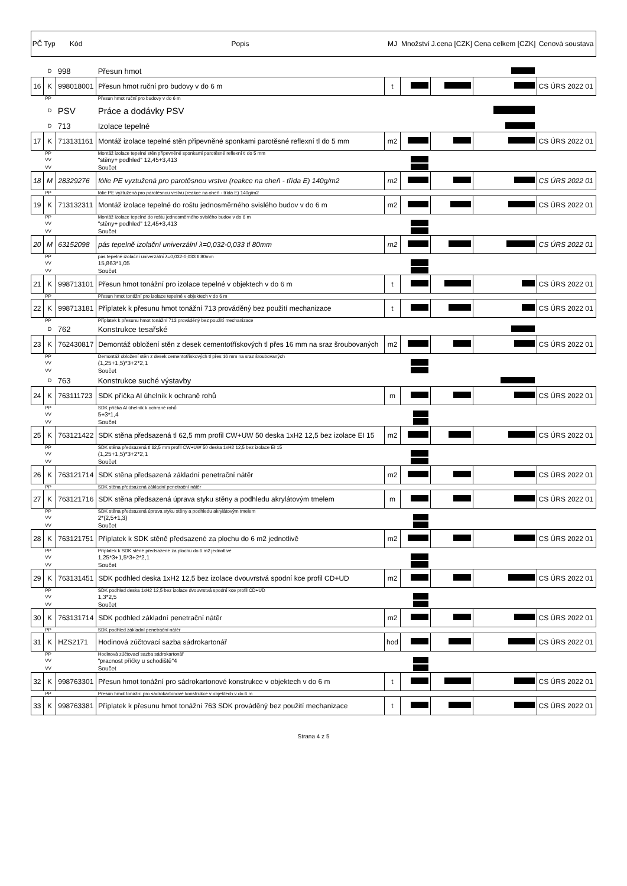| PČ | Typ | Kód | Popis | MJ | Množství | J.cena [CZK] | Cena celkem [CZK] | Cenová soustava |
| --- | --- | --- | --- | --- | --- | --- | --- | --- |
| | D | 998 | Přesun hmot | | | | | |
| 16 | K | 998018001 | Přesun hmot ruční pro budovy v do 6 m | t | | | | CS ÚRS 2022 01 |
| | PP | | Přesun hmot ruční pro budovy v do 6 m | | | | | |
| | D | PSV | Práce a dodávky PSV | | | | | |
| | D | 713 | Izolace tepelné | | | | | |
| 17 | K | 713131161 | Montáž izolace tepelné stěn připevněné sponkami parotěsné reflexní tl do 5 mm | m2 | | | | CS ÚRS 2022 01 |
| | PP | | Montáž izolace tepelné stěn připevněné sponkami parotěsné reflexní tl do 5 mm | | | | | |
| | VV | | "stěny+ podhled" 12,45+3,413 | | | | | |
| | VV | | Součet | | | | | |
| 18 | M | 28329276 | fólie PE vyztužená pro parotěsnou vrstvu (reakce na oheň - třída E) 140g/m2 | m2 | | | | CS ÚRS 2022 01 |
| | PP | | fólie PE vyztužená pro parotěsnou vrstvu (reakce na oheň - třída E) 140g/m2 | | | | | |
| 19 | K | 713132311 | Montáž izolace tepelné do roštu jednosměrného svislého budov v do 6 m | m2 | | | | CS ÚRS 2022 01 |
| | PP | | Montáž izolace tepelné do roštu jednosměrného svislého budov v do 6 m | | | | | |
| | VV | | "stěny+ podhled" 12,45+3,413 | | | | | |
| | VV | | Součet | | | | | |
| 20 | M | 63152098 | pás tepelně izolační univerzální λ=0,032-0,033 tl 80mm | m2 | | | | CS ÚRS 2022 01 |
| | PP | | pás tepelně izolační univerzální λ=0,032-0,033 tl 80mm | | | | | |
| | VV | | 15,863*1,05 | | | | | |
| | VV | | Součet | | | | | |
| 21 | K | 998713101 | Přesun hmot tonážní pro izolace tepelné v objektech v do 6 m | t | | | | CS ÚRS 2022 01 |
| | PP | | Přesun hmot tonážní pro izolace tepelné v objektech v do 6 m | | | | | |
| 22 | K | 998713181 | Příplatek k přesunu hmot tonážní 713 prováděný bez použití mechanizace | t | | | | CS ÚRS 2022 01 |
| | PP | | Příplatek k přesunu hmot tonážní 713 prováděný bez použití mechanizace | | | | | |
| | D | 762 | Konstrukce tesařské | | | | | |
| 23 | K | 762430817 | Demontáž obložení stěn z desek cementotřískových tl přes 16 mm na sraz šroubovaných | m2 | | | | CS ÚRS 2022 01 |
| | PP | | Demontáž obložení stěn z desek cementotřískových tl přes 16 mm na sraz šroubovaných | | | | | |
| | VV | | (1,25+1,5)*3+2*2,1 | | | | | |
| | VV | | Součet | | | | | |
| | D | 763 | Konstrukce suché výstavby | | | | | |
| 24 | K | 763111723 | SDK příčka Al úhelník k ochraně rohů | m | | | | CS ÚRS 2022 01 |
| | PP | | SDK příčka Al úhelník k ochraně rohů | | | | | |
| | VV | | 5+3*1,4 | | | | | |
| | VV | | Součet | | | | | |
| 25 | K | 763121422 | SDK stěna předsazená tl 62,5 mm profil CW+UW 50 deska 1xH2 12,5 bez izolace EI 15 | m2 | | | | CS ÚRS 2022 01 |
| | PP | | SDK stěna předsazená tl 62,5 mm profil CW+UW 50 deska 1xH2 12,5 bez izolace EI 15 | | | | | |
| | VV | | (1,25+1,5)*3+2*2,1 | | | | | |
| | VV | | Součet | | | | | |
| 26 | K | 763121714 | SDK stěna předsazená základní penetrační nátěr | m2 | | | | CS ÚRS 2022 01 |
| | PP | | SDK stěna předsazená základní penetrační nátěr | | | | | |
| 27 | K | 763121716 | SDK stěna předsazená úprava styku stěny a podhledu akrylátovým tmelem | m | | | | CS ÚRS 2022 01 |
| | PP | | SDK stěna předsazená úprava styku stěny a podhledu akrylátovým tmelem | | | | | |
| | VV | | 2*(2,5+1,3) | | | | | |
| | VV | | Součet | | | | | |
| 28 | K | 763121751 | Příplatek k SDK stěně předsazené za plochu do 6 m2 jednotlivě | m2 | | | | CS ÚRS 2022 01 |
| | PP | | Příplatek k SDK stěně předsazené za plochu do 6 m2 jednotlivě | | | | | |
| | VV | | 1,25*3+1,5*3+2*2,1 | | | | | |
| | VV | | Součet | | | | | |
| 29 | K | 763131451 | SDK podhled deska 1xH2 12,5 bez izolace dvouvrstvá spodní kce profil CD+UD | m2 | | | | CS ÚRS 2022 01 |
| | PP | | SDK podhled deska 1xH2 12,5 bez izolace dvouvrstvá spodní kce profil CD+UD | | | | | |
| | VV | | 1,3*2,5 | | | | | |
| | VV | | Součet | | | | | |
| 30 | K | 763131714 | SDK podhled základní penetrační nátěr | m2 | | | | CS ÚRS 2022 01 |
| | PP | | SDK podhled základní penetrační nátěr | | | | | |
| 31 | K | HZS2171 | Hodinová zúčtovací sazba sádrokartonář | hod | | | | CS ÚRS 2022 01 |
| | PP | | Hodinová zúčtovací sazba sádrokartonář | | | | | |
| | VV | | "pracnost příčky u schodiště"4 | | | | | |
| | VV | | Součet | | | | | |
| 32 | K | 998763301 | Přesun hmot tonážní pro sádrokartonové konstrukce v objektech v do 6 m | t | | | | CS ÚRS 2022 01 |
| | PP | | Přesun hmot tonážní pro sádrokartonové konstrukce v objektech v do 6 m | | | | | |
| 33 | K | 998763381 | Příplatek k přesunu hmot tonážní 763 SDK prováděný bez použití mechanizace | t | | | | CS ÚRS 2022 01 |
Strana 4 z 5